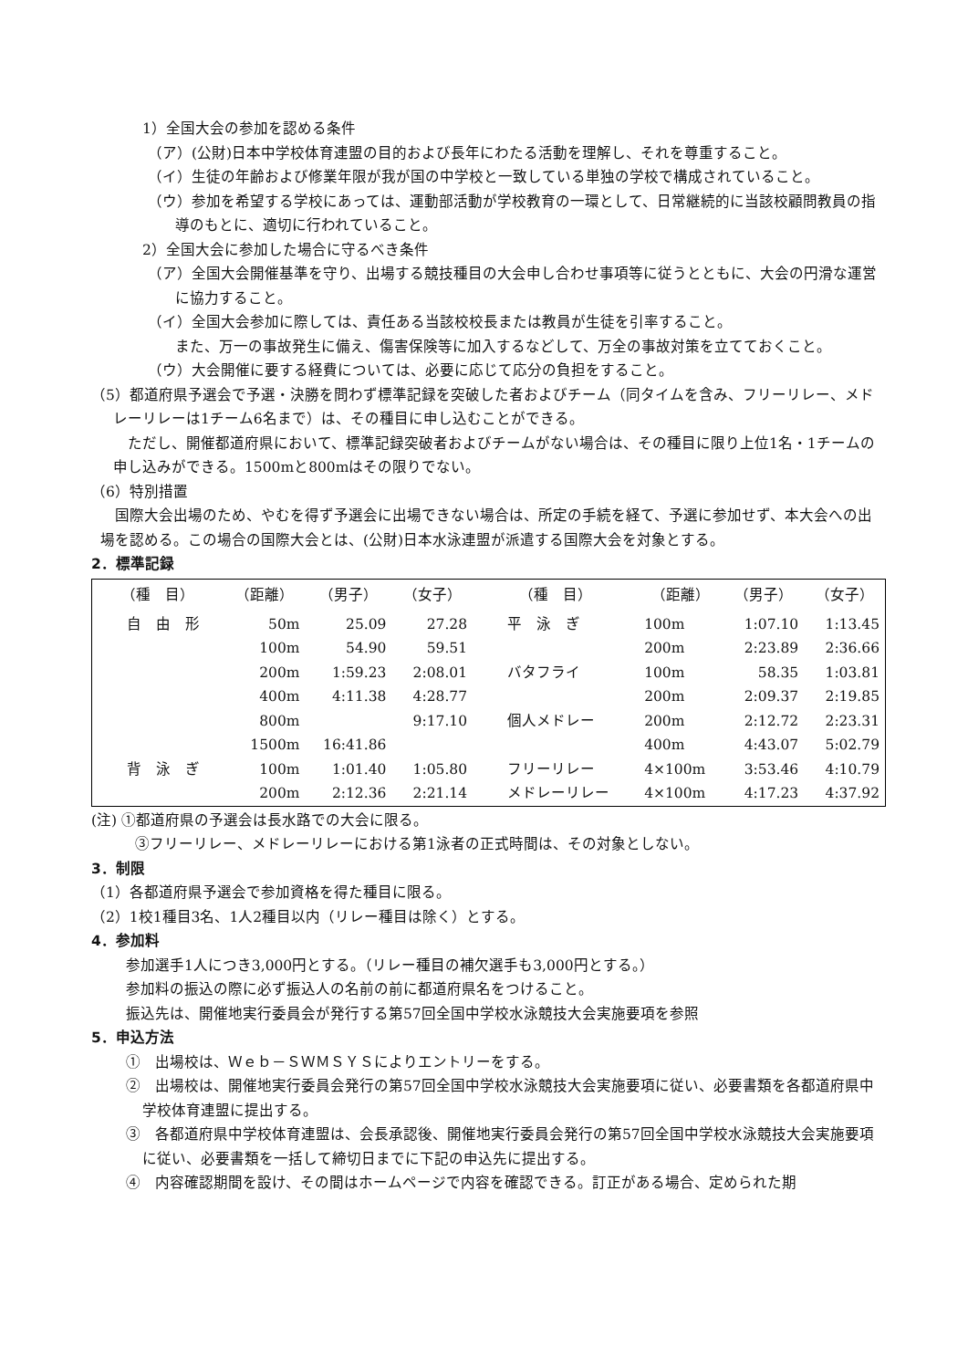1）全国大会の参加を認める条件
（ア）(公財)日本中学校体育連盟の目的および長年にわたる活動を理解し、それを尊重すること。
（イ）生徒の年齢および修業年限が我が国の中学校と一致している単独の学校で構成されていること。
（ウ）参加を希望する学校にあっては、運動部活動が学校教育の一環として、日常継続的に当該校顧問教員の指導のもとに、適切に行われていること。
2）全国大会に参加した場合に守るべき条件
（ア）全国大会開催基準を守り、出場する競技種目の大会申し合わせ事項等に従うとともに、大会の円滑な運営に協力すること。
（イ）全国大会参加に際しては、責任ある当該校校長または教員が生徒を引率すること。
また、万一の事故発生に備え、傷害保険等に加入するなどして、万全の事故対策を立てておくこと。
（ウ）大会開催に要する経費については、必要に応じて応分の負担をすること。
（5）都道府県予選会で予選・決勝を問わず標準記録を突破した者およびチーム（同タイムを含み、フリーリレー、メドレーリレーは1チーム6名まで）は、その種目に申し込むことができる。
ただし、開催都道府県において、標準記録突破者およびチームがない場合は、その種目に限り上位1名・1チームの申し込みができる。1500mと800mはその限りでない。
（6）特別措置
国際大会出場のため、やむを得ず予選会に出場できない場合は、所定の手続を経て、予選に参加せず、本大会への出場を認める。この場合の国際大会とは、(公財)日本水泳連盟が派遣する国際大会を対象とする。
2．標準記録
| （種 目） | （距離） | （男子） | （女子） | （種 目） | （距離） | （男子） | （女子） |
| --- | --- | --- | --- | --- | --- | --- | --- |
| 自 由 形 | 50m | 25.09 | 27.28 | 平 泳 ぎ | 100m | 1:07.10 | 1:13.45 |
| | 100m | 54.90 | 59.51 | | 200m | 2:23.89 | 2:36.66 |
| | 200m | 1:59.23 | 2:08.01 | バタフライ | 100m | 58.35 | 1:03.81 |
| | 400m | 4:11.38 | 4:28.77 | | 200m | 2:09.37 | 2:19.85 |
| | 800m | | 9:17.10 | 個人メドレー | 200m | 2:12.72 | 2:23.31 |
| | 1500m | 16:41.86 | | | 400m | 4:43.07 | 5:02.79 |
| 背 泳 ぎ | 100m | 1:01.40 | 1:05.80 | フリーリレー | 4×100m | 3:53.46 | 4:10.79 |
| | 200m | 2:12.36 | 2:21.14 | メドレーリレー | 4×100m | 4:17.23 | 4:37.92 |
(注) ①都道府県の予選会は長水路での大会に限る。
③フリーリレー、メドレーリレーにおける第1泳者の正式時間は、その対象としない。
3．制限
（1）各都道府県予選会で参加資格を得た種目に限る。
（2）1校1種目3名、1人2種目以内（リレー種目は除く）とする。
4．参加料
参加選手1人につき3,000円とする。（リレー種目の補欠選手も3,000円とする。）
参加料の振込の際に必ず振込人の名前の前に都道府県名をつけること。
振込先は、開催地実行委員会が発行する第57回全国中学校水泳競技大会実施要項を参照
5．申込方法
①　出場校は、Ｗｅｂ－ＳＷＭＳＹＳによりエントリーをする。
②　出場校は、開催地実行委員会発行の第57回全国中学校水泳競技大会実施要項に従い、必要書類を各都道府県中学校体育連盟に提出する。
③　各都道府県中学校体育連盟は、会長承認後、開催地実行委員会発行の第57回全国中学校水泳競技大会実施要項に従い、必要書類を一括して締切日までに下記の申込先に提出する。
④　内容確認期間を設け、その間はホームページで内容を確認できる。訂正がある場合、定められた期